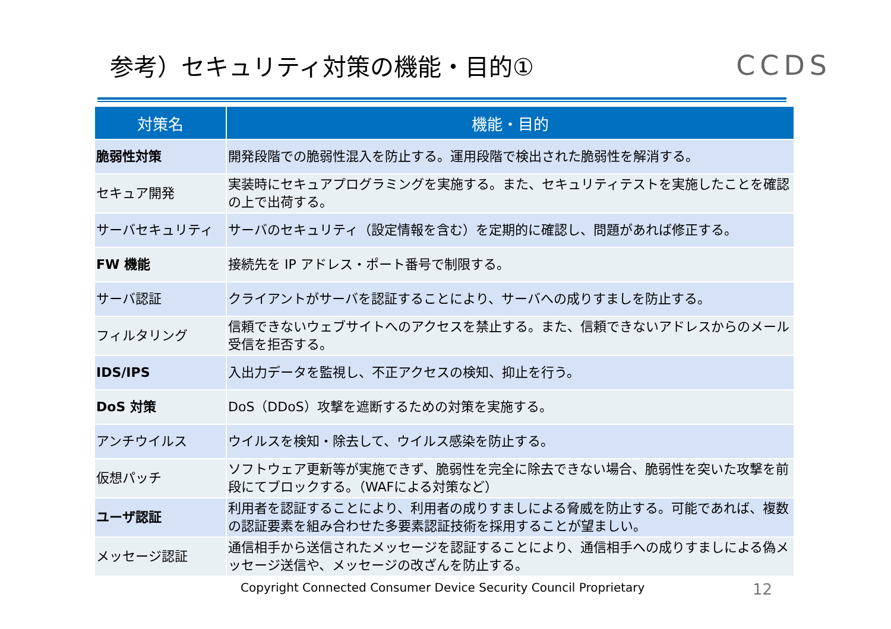参考）セキュリティ対策の機能・目的①
CCDS
| 対策名 | 機能・目的 |
| --- | --- |
| 脆弱性対策 | 開発段階での脆弱性混入を防止する。運用段階で検出された脆弱性を解消する。 |
| セキュア開発 | 実装時にセキュアプログラミングを実施する。また、セキュリティテストを実施したことを確認の上で出荷する。 |
| サーバセキュリティ | サーバのセキュリティ（設定情報を含む）を定期的に確認し、問題があれば修正する。 |
| FW 機能 | 接続先を IP アドレス・ポート番号で制限する。 |
| サーバ認証 | クライアントがサーバを認証することにより、サーバへの成りすましを防止する。 |
| フィルタリング | 信頼できないウェブサイトへのアクセスを禁止する。また、信頼できないアドレスからのメール受信を拒否する。 |
| IDS/IPS | 入出力データを監視し、不正アクセスの検知、抑止を行う。 |
| DoS 対策 | DoS（DDoS）攻撃を遮断するための対策を実施する。 |
| アンチウイルス | ウイルスを検知・除去して、ウイルス感染を防止する。 |
| 仮想パッチ | ソフトウェア更新等が実施できず、脆弱性を完全に除去できない場合、脆弱性を突いた攻撃を前段にてブロックする。（WAFによる対策など） |
| ユーザ認証 | 利用者を認証することにより、利用者の成りすましによる脅威を防止する。可能であれば、複数の認証要素を組み合わせた多要素認証技術を採用することが望ましい。 |
| メッセージ認証 | 通信相手から送信されたメッセージを認証することにより、通信相手への成りすましによる偽メッセージ送信や、メッセージの改ざんを防止する。 |
Copyright Connected Consumer Device Security Council Proprietary 12